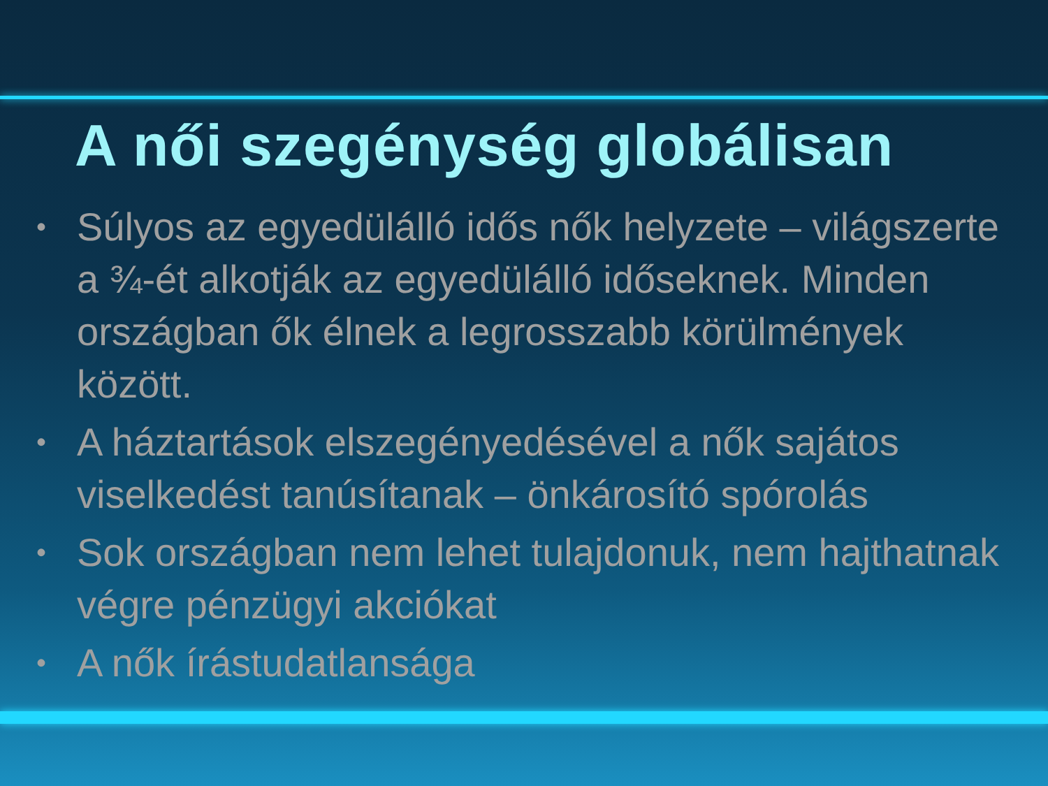A női szegénység globálisan
• Súlyos az egyedülálló idős nők helyzete – világszerte a ¾-ét alkotják az egyedülálló időseknek. Minden országban ők élnek a legrosszabb körülmények között.
• A háztartások elszegényedésével a nők sajátos viselkedést tanúsítanak – önkárosító spórolás
• Sok országban nem lehet tulajdonuk, nem hajthatnak végre pénzügyi akciókat
• A nők írástudatlansága